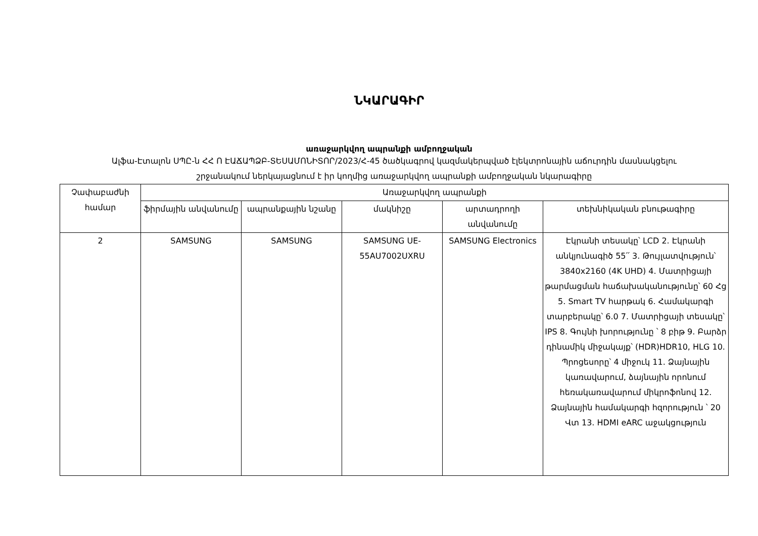ՆԿԱՐԱԳԻՐ
առաջարկվող ապրանքի ամբողջական
Ալֆա-Էտալոն ՍՊԸ-ն ՀՀ Ո ԷԱՃԱՊՁԲ-ՏԵՍԱՄՈՆԻՏՈՐ/2023/Հ-45 ծածկագրով կազմակերպված էլեկտրոնային աճուրդին մասնակցելու շրջանակում ներկայացնում է իր կողմից առաջարկվող ապրանքի ամբողջական նկարագիրը
| Չափաբաժնի համար | Առաջարկվող ապրանքի | | | | |
| --- | --- | --- | --- | --- | --- |
| | ֆիրմային անվանումը | ապրանքային նշանը | մակնիշը | արտադրողի անվանումը | տեխնիկական բնութագիրը |
| 2 | SAMSUNG | SAMSUNG | SAMSUNG UE-55AU7002UXRU | SAMSUNG Electronics | Էկրանի տեսակը՝ LCD 2. Էկրանի անկյունագիծ 55՛՛ 3. Թույլատվություն՝ 3840x2160 (4K UHD) 4. Մատրիցայի թարմացման հաճախականությունը՝ 60 Հց 5. Smart TV հարթակ 6. Համակարգի տարբերակը՝ 6.0 7. Մատրիցայի տեսակը՝ IPS 8. Գույնի խորությունը ՝ 8 բիթ 9. Բարձր դինամիկ միջակայք՝ (HDR)HDR10, HLG 10. Պրոցեսորը՝ 4 միջուկ 11. Ձայնային կառավարում, ձայնային որոնում հեռակառավարում միկրոֆոնով 12. Ձայնային համակարգի հզորություն ՝ 20 Վտ 13. HDMI eARC աջակցություն |